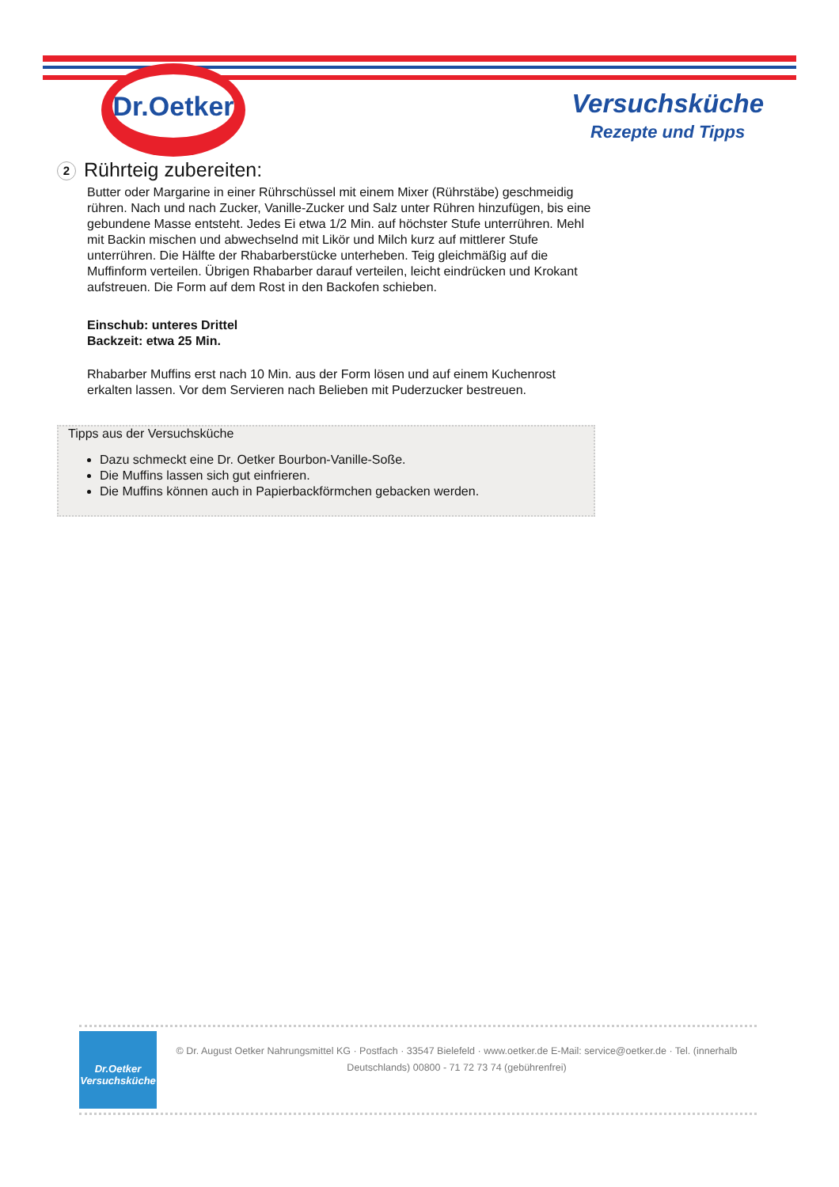Dr.Oetker
Versuchsküche
Rezepte und Tipps
2 Rührteig zubereiten:
Butter oder Margarine in einer Rührschüssel mit einem Mixer (Rührstäbe) geschmeidig rühren. Nach und nach Zucker, Vanille-Zucker und Salz unter Rühren hinzufügen, bis eine gebundene Masse entsteht. Jedes Ei etwa 1/2 Min. auf höchster Stufe unterrühren. Mehl mit Backin mischen und abwechselnd mit Likör und Milch kurz auf mittlerer Stufe unterrühren. Die Hälfte der Rhabarberstücke unterheben. Teig gleichmäßig auf die Muffinform verteilen. Übrigen Rhabarber darauf verteilen, leicht eindrücken und Krokant aufstreuen. Die Form auf dem Rost in den Backofen schieben.
Einschub: unteres Drittel
Backzeit: etwa 25 Min.
Rhabarber Muffins erst nach 10 Min. aus der Form lösen und auf einem Kuchenrost erkalten lassen. Vor dem Servieren nach Belieben mit Puderzucker bestreuen.
Tipps aus der Versuchsküche
Dazu schmeckt eine Dr. Oetker Bourbon-Vanille-Soße.
Die Muffins lassen sich gut einfrieren.
Die Muffins können auch in Papierbackförmchen gebacken werden.
Dr.Oetker
Versuchsküche
© Dr. August Oetker Nahrungsmittel KG · Postfach · 33547 Bielefeld · www.oetker.de E-Mail: service@oetker.de · Tel. (innerhalb Deutschlands) 00800 - 71 72 73 74 (gebührenfrei)